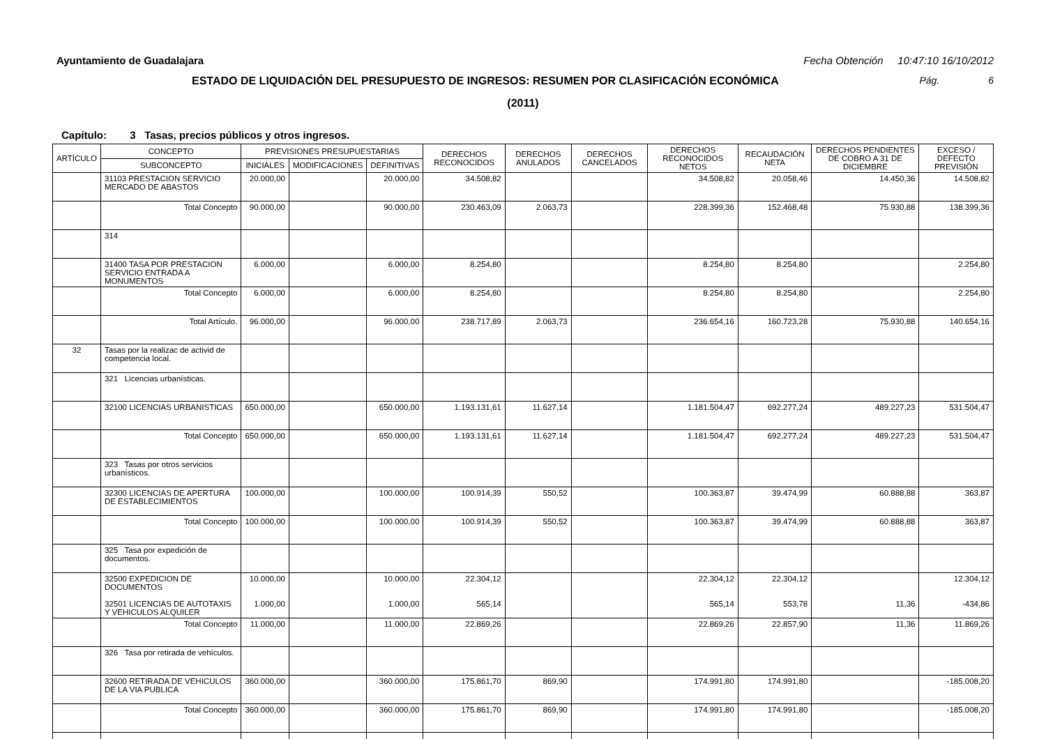Ayuntamiento de Guadalajara Fecha Obtención 10:47:10 16/10/2012
ESTADO DE LIQUIDACIÓN DEL PRESUPUESTO DE INGRESOS: RESUMEN POR CLASIFICACIÓN ECONÓMICA Pág. 6
(2011)
Capítulo: 3 Tasas, precios públicos y otros ingresos.
| ARTÍCULO | CONCEPTO | PREVISIONES PRESUPUESTARIAS | | | DERECHOS RECONOCIDOS | DERECHOS ANULADOS | DERECHOS CANCELADOS | DERECHOS RECONOCIDOS NETOS | RECAUDACIÓN NETA | DERECHOS PENDIENTES DE COBRO A 31 DE DICIEMBRE | EXCESO / DEFECTO PREVISIÓN |
| --- | --- | --- | --- | --- | --- | --- | --- | --- | --- | --- | --- |
| | SUBCONCEPTO | INICIALES | MODIFICACIONES | DEFINITIVAS | | | | | | | |
| | 31103 PRESTACION SERVICIO MERCADO DE ABASTOS | 20.000,00 | | 20.000,00 | 34.508,82 | | | 34.508,82 | 20.058,46 | 14.450,36 | 14.508,82 |
| | Total Concepto | 90.000,00 | | 90.000,00 | 230.463,09 | 2.063,73 | | 228.399,36 | 152.468,48 | 75.930,88 | 138.399,36 |
| | 314 | | | | | | | | | | |
| | 31400 TASA POR PRESTACION SERVICIO ENTRADA A MONUMENTOS | 6.000,00 | | 6.000,00 | 8.254,80 | | | 8.254,80 | 8.254,80 | | 2.254,80 |
| | Total Concepto | 6.000,00 | | 6.000,00 | 8.254,80 | | | 8.254,80 | 8.254,80 | | 2.254,80 |
| | Total Artículo. | 96.000,00 | | 96.000,00 | 238.717,89 | 2.063,73 | | 236.654,16 | 160.723,28 | 75.930,88 | 140.654,16 |
| 32 | Tasas por la realizac de activid de competencia local. | | | | | | | | | | |
| | 321 Licencias urbanísticas. | | | | | | | | | | |
| | 32100 LICENCIAS URBANISTICAS | 650.000,00 | | 650.000,00 | 1.193.131,61 | 11.627,14 | | 1.181.504,47 | 692.277,24 | 489.227,23 | 531.504,47 |
| | Total Concepto | 650.000,00 | | 650.000,00 | 1.193.131,61 | 11.627,14 | | 1.181.504,47 | 692.277,24 | 489.227,23 | 531.504,47 |
| | 323 Tasas por otros servicios urbanísticos. | | | | | | | | | | |
| | 32300 LICENCIAS DE APERTURA DE ESTABLECIMIENTOS | 100.000,00 | | 100.000,00 | 100.914,39 | 550,52 | | 100.363,87 | 39.474,99 | 60.888,88 | 363,87 |
| | Total Concepto | 100.000,00 | | 100.000,00 | 100.914,39 | 550,52 | | 100.363,87 | 39.474,99 | 60.888,88 | 363,87 |
| | 325 Tasa por expedición de documentos. | | | | | | | | | | |
| | 32500 EXPEDICION DE DOCUMENTOS 32501 LICENCIAS DE AUTOTAXIS Y VEHICULOS ALQUILER | 10.000,00 1.000,00 | | 10.000,00 1.000,00 | 22.304,12 565,14 | | | 22.304,12 565,14 | 22.304,12 553,78 | 11,36 | 12.304,12 -434,86 |
| | Total Concepto | 11.000,00 | | 11.000,00 | 22.869,26 | | | 22.869,26 | 22.857,90 | 11,36 | 11.869,26 |
| | 326 Tasa por retirada de vehículos. | | | | | | | | | | |
| | 32600 RETIRADA DE VEHICULOS DE LA VIA PUBLICA | 360.000,00 | | 360.000,00 | 175.861,70 | 869,90 | | 174.991,80 | 174.991,80 | | -185.008,20 |
| | Total Concepto | 360.000,00 | | 360.000,00 | 175.861,70 | 869,90 | | 174.991,80 | 174.991,80 | | -185.008,20 |